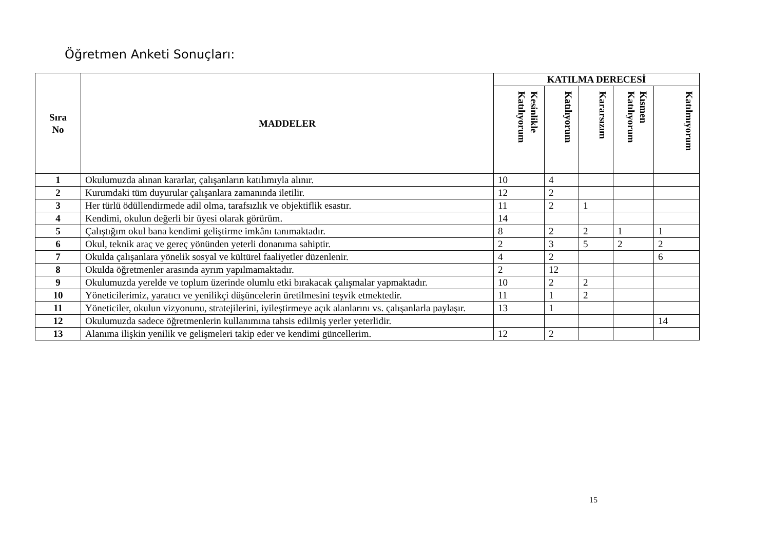Öğretmen Anketi Sonuçları:
| Sıra No | MADDELER | KATILMA DERECESİ | | | | |
| --- | --- | --- | --- | --- | --- | --- |
| | | Kesinlikle Katılıyorum | Katılıyorum | Kararsızım | Kısmen Katılıyorum | Katılmıyorum |
| 1 | Okulumuzda alınan kararlar, çalışanların katılımıyla alınır. | 10 | 4 | | | |
| 2 | Kurumdaki tüm duyurular çalışanlara zamanında iletilir. | 12 | 2 | | | |
| 3 | Her türlü ödüllendirmede adil olma, tarafsızlık ve objektiflik esastır. | 11 | 2 | 1 | | |
| 4 | Kendimi, okulun değerli bir üyesi olarak görürüm. | 14 | | | | |
| 5 | Çalıştığım okul bana kendimi geliştirme imkânı tanımaktadır. | 8 | 2 | 2 | 1 | 1 |
| 6 | Okul, teknik araç ve gereç yönünden yeterli donanıma sahiptir. | 2 | 3 | 5 | 2 | 2 |
| 7 | Okulda çalışanlara yönelik sosyal ve kültürel faaliyetler düzenlenir. | 4 | 2 | | | 6 |
| 8 | Okulda öğretmenler arasında ayrım yapılmamaktadır. | 2 | 12 | | | |
| 9 | Okulumuzda yerelde ve toplum üzerinde olumlu etki bırakacak çalışmalar yapmaktadır. | 10 | 2 | 2 | | |
| 10 | Yöneticilerimiz, yaratıcı ve yenilikçi düşüncelerin üretilmesini teşvik etmektedir. | 11 | 1 | 2 | | |
| 11 | Yöneticiler, okulun vizyonunu, stratejilerini, iyileştirmeye açık alanlarını vs. çalışanlarla paylaşır. | 13 | 1 | | | |
| 12 | Okulumuzda sadece öğretmenlerin kullanımına tahsis edilmiş yerler yeterlidir. | | | | | 14 |
| 13 | Alanıma ilişkin yenilik ve gelişmeleri takip eder ve kendimi güncellerim. | 12 | 2 | | | |
15